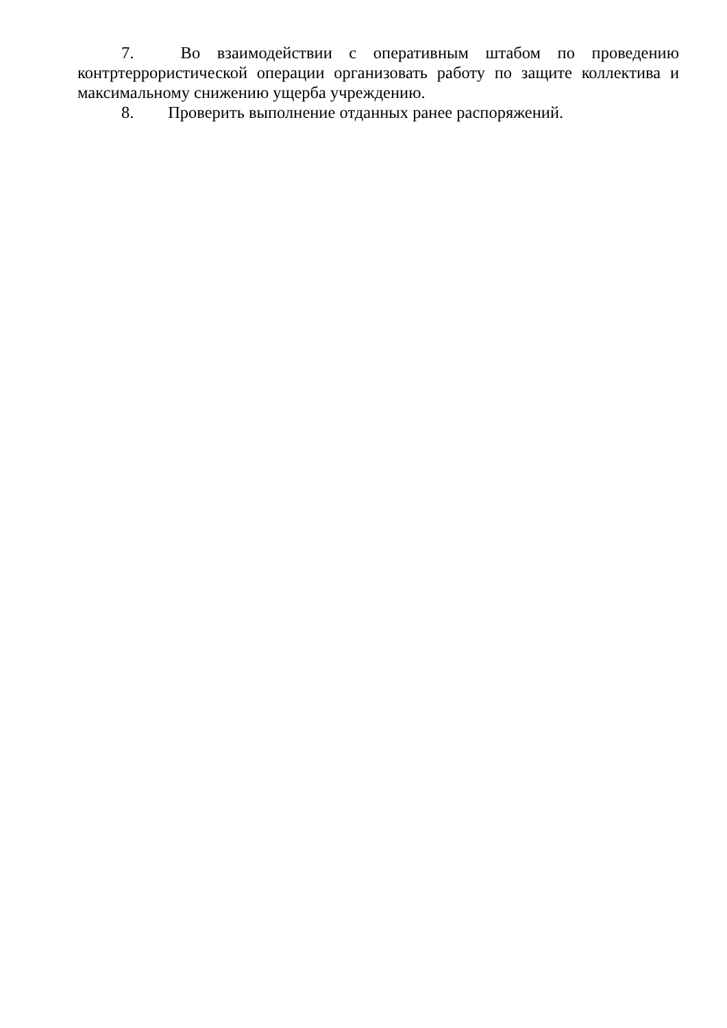7. Во взаимодействии с оперативным штабом по проведению контртеррористической операции организовать работу по защите коллектива и максимальному снижению ущерба учреждению.
8. Проверить выполнение отданных ранее распоряжений.